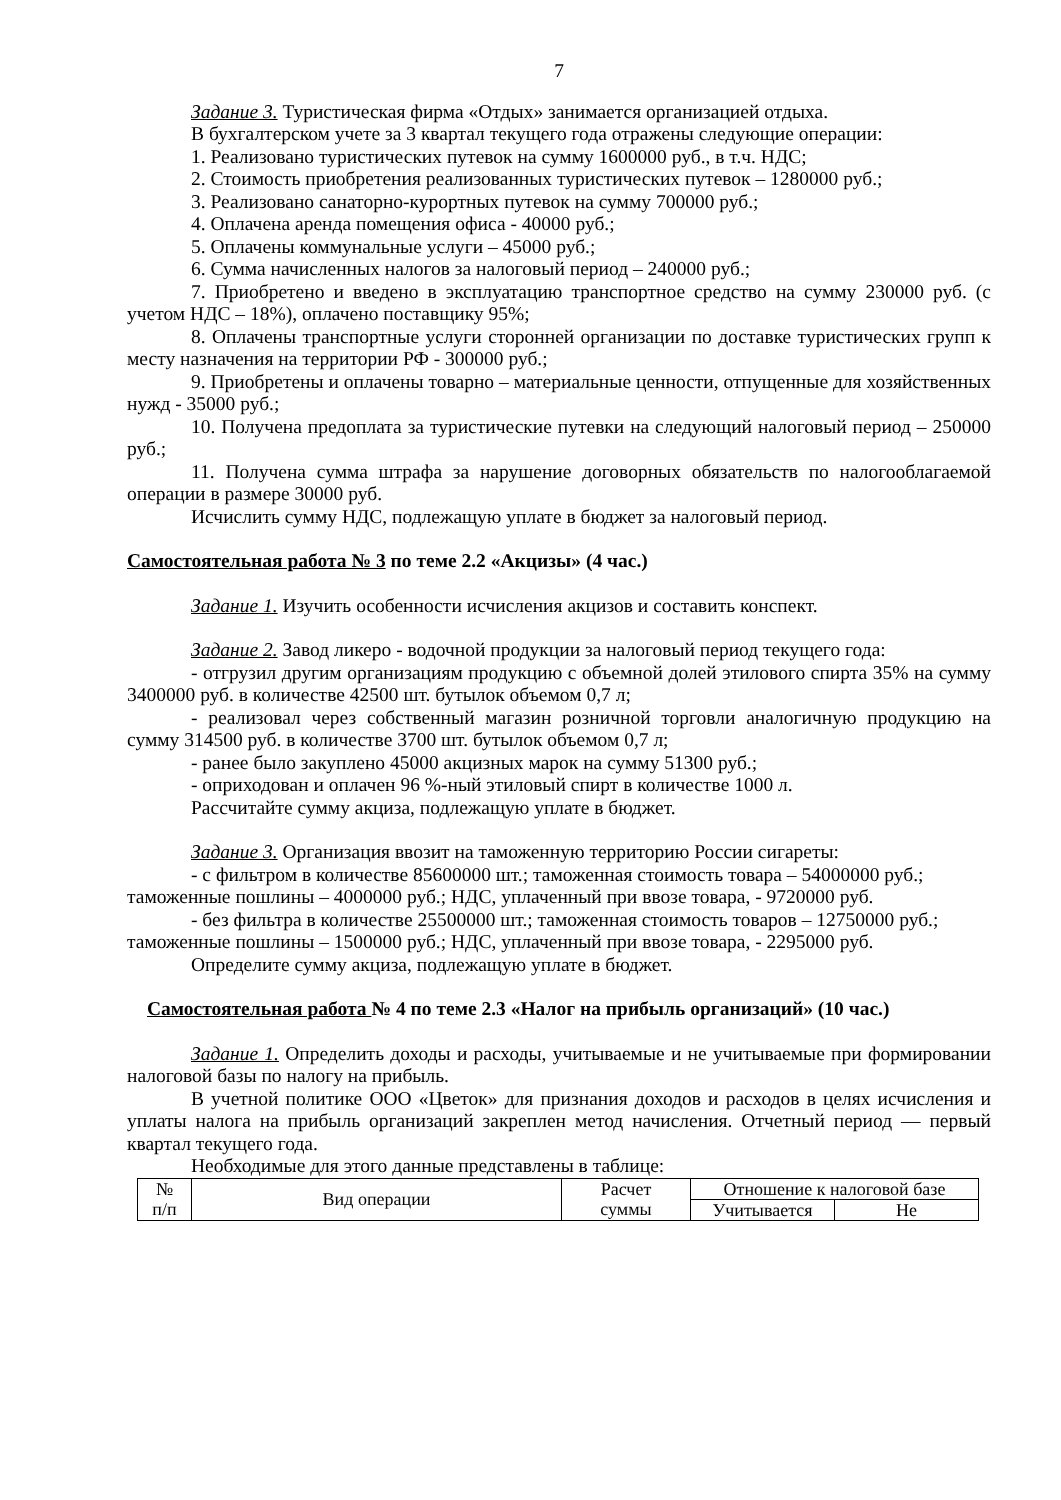7
Задание 3. Туристическая фирма «Отдых» занимается организацией отдыха.
В бухгалтерском учете за 3 квартал текущего года отражены следующие операции:
1. Реализовано туристических путевок на сумму 1600000 руб., в т.ч. НДС;
2. Стоимость приобретения реализованных туристических путевок – 1280000 руб.;
3. Реализовано санаторно-курортных путевок на сумму 700000 руб.;
4. Оплачена аренда помещения офиса - 40000 руб.;
5. Оплачены коммунальные услуги – 45000 руб.;
6. Сумма начисленных налогов за налоговый период – 240000 руб.;
7. Приобретено и введено в эксплуатацию транспортное средство на сумму 230000 руб. (с учетом НДС – 18%), оплачено поставщику 95%;
8. Оплачены транспортные услуги сторонней организации по доставке туристических групп к месту назначения на территории РФ - 300000 руб.;
9. Приобретены и оплачены товарно – материальные ценности, отпущенные для хозяйственных нужд - 35000 руб.;
10. Получена предоплата за туристические путевки на следующий налоговый период – 250000 руб.;
11. Получена сумма штрафа за нарушение договорных обязательств по налогооблагаемой операции в размере 30000 руб.
Исчислить сумму НДС, подлежащую уплате в бюджет за налоговый период.
Самостоятельная работа № 3 по теме 2.2 «Акцизы» (4 час.)
Задание 1. Изучить особенности исчисления акцизов и составить конспект.
Задание 2. Завод ликеро - водочной продукции за налоговый период текущего года:
- отгрузил другим организациям продукцию с объемной долей этилового спирта 35% на сумму 3400000 руб. в количестве 42500 шт. бутылок объемом 0,7 л;
- реализовал через собственный магазин розничной торговли аналогичную продукцию на сумму 314500 руб. в количестве 3700 шт. бутылок объемом 0,7 л;
- ранее было закуплено 45000 акцизных марок на сумму 51300 руб.;
- оприходован и оплачен 96 %-ный этиловый спирт в количестве 1000 л.
Рассчитайте сумму акциза, подлежащую уплате в бюджет.
Задание 3. Организация ввозит на таможенную территорию России сигареты:
- с фильтром в количестве 85600000 шт.; таможенная стоимость товара – 54000000 руб.; таможенные пошлины – 4000000 руб.; НДС, уплаченный при ввозе товара, - 9720000 руб.
- без фильтра в количестве 25500000 шт.; таможенная стоимость товаров – 12750000 руб.; таможенные пошлины – 1500000 руб.; НДС, уплаченный при ввозе товара, - 2295000 руб.
Определите сумму акциза, подлежащую уплате в бюджет.
Самостоятельная работа № 4 по теме 2.3 «Налог на прибыль организаций» (10 час.)
Задание 1. Определить доходы и расходы, учитываемые и не учитываемые при формировании налоговой базы по налогу на прибыль.
В учетной политике ООО «Цветок» для признания доходов и расходов в целях исчисления и уплаты налога на прибыль организаций закреплен метод начисления. Отчетный период — первый квартал текущего года.
Необходимые для этого данные представлены в таблице:
| № п/п | Вид операции | Расчет суммы | Отношение к налоговой базе | |
| | | | Учитывается | Не |